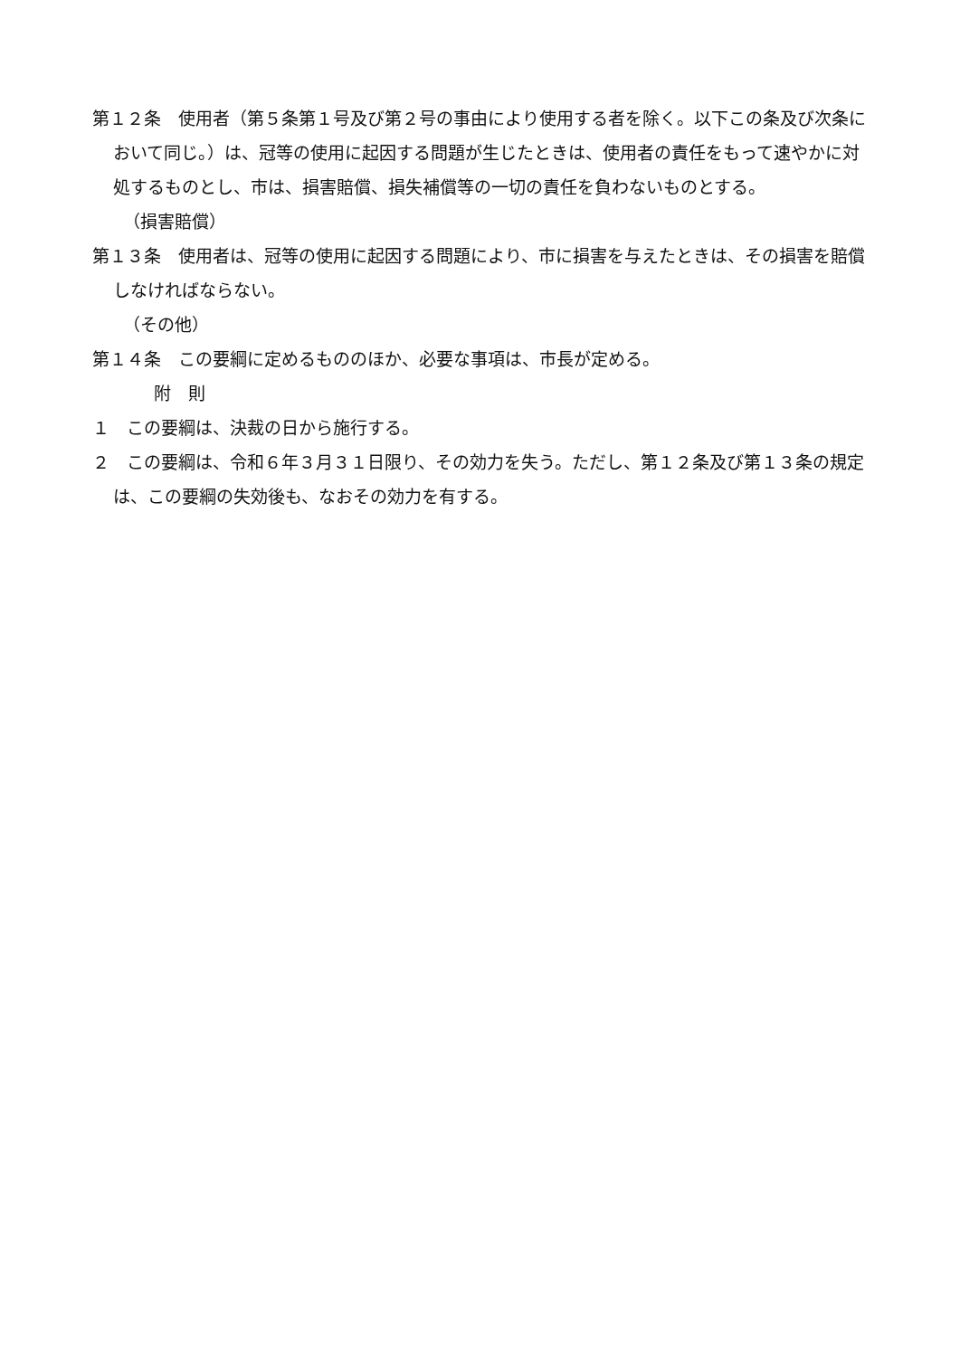第１２条　使用者（第５条第１号及び第２号の事由により使用する者を除く。以下この条及び次条において同じ。）は、冠等の使用に起因する問題が生じたときは、使用者の責任をもって速やかに対処するものとし、市は、損害賠償、損失補償等の一切の責任を負わないものとする。
（損害賠償）
第１３条　使用者は、冠等の使用に起因する問題により、市に損害を与えたときは、その損害を賠償しなければならない。
（その他）
第１４条　この要綱に定めるもののほか、必要な事項は、市長が定める。
附　則
１　この要綱は、決裁の日から施行する。
２　この要綱は、令和６年３月３１日限り、その効力を失う。ただし、第１２条及び第１３条の規定は、この要綱の失効後も、なおその効力を有する。